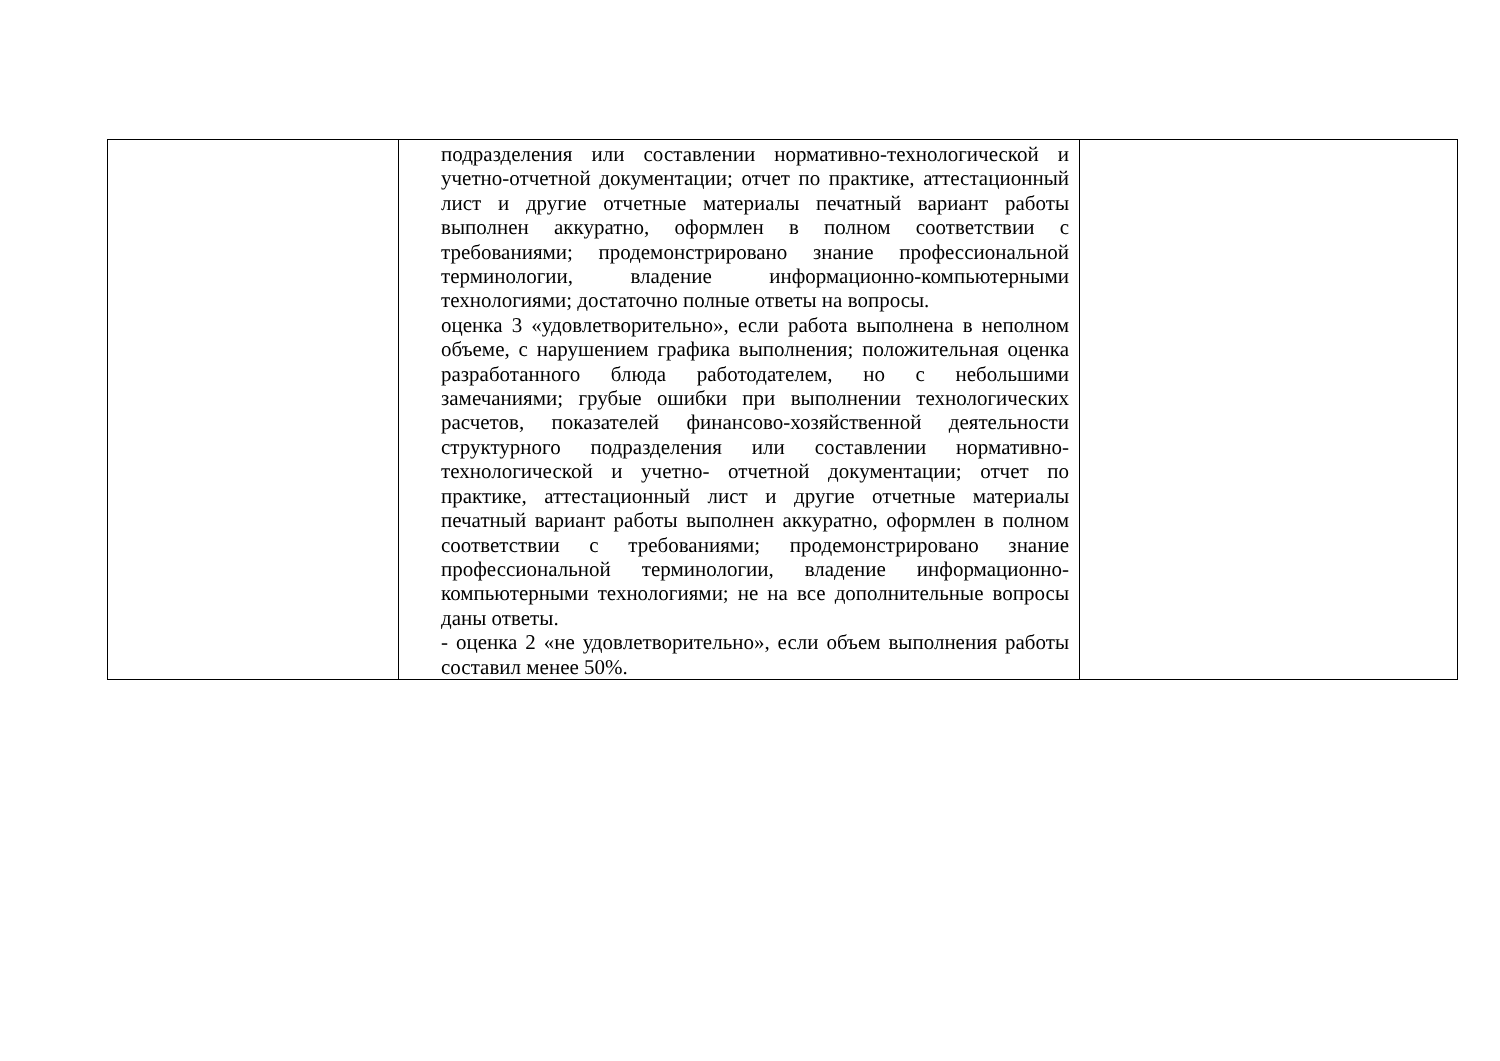| | подразделения или составлении нормативно-технологической и учетно-отчетной документации; отчет по практике, аттестационный лист и другие отчетные материалы печатный вариант работы выполнен аккуратно, оформлен в полном соответствии с требованиями; продемонстрировано знание профессиональной терминологии, владение информационно-компьютерными технологиями; достаточно полные ответы на вопросы. оценка 3 «удовлетворительно», если работа выполнена в неполном объеме, с нарушением графика выполнения; положительная оценка разработанного блюда работодателем, но с небольшими замечаниями; грубые ошибки при выполнении технологических расчетов, показателей финансово-хозяйственной деятельности структурного подразделения или составлении нормативно-технологической и учетно- отчетной документации; отчет по практике, аттестационный лист и другие отчетные материалы печатный вариант работы выполнен аккуратно, оформлен в полном соответствии с требованиями; продемонстрировано знание профессиональной терминологии, владение информационно-компьютерными технологиями; не на все дополнительные вопросы даны ответы. - оценка 2 «не удовлетворительно», если объем выполнения работы составил менее 50%. | |